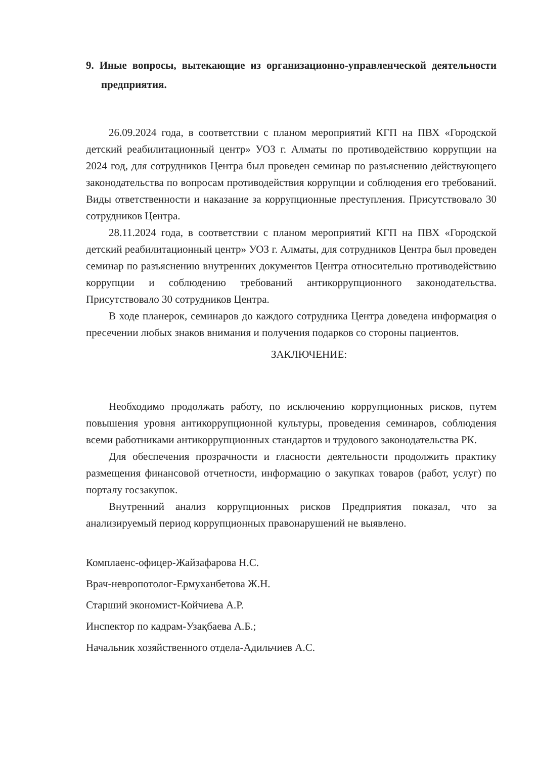9. Иные вопросы, вытекающие из организационно-управленческой деятельности предприятия.
26.09.2024 года, в соответствии с планом мероприятий КГП на ПВХ «Городской детский реабилитационный центр» УОЗ г. Алматы по противодействию коррупции на 2024 год, для сотрудников Центра был проведен семинар по разъяснению действующего законодательства по вопросам противодействия коррупции и соблюдения его требований. Виды ответственности и наказание за коррупционные преступления. Присутствовало 30 сотрудников Центра.
28.11.2024 года, в соответствии с планом мероприятий КГП на ПВХ «Городской детский реабилитационный центр» УОЗ г. Алматы, для сотрудников Центра был проведен семинар по разъяснению внутренних документов Центра относительно противодействию коррупции и соблюдению требований антикоррупционного законодательства. Присутствовало 30 сотрудников Центра.
В ходе планерок, семинаров до каждого сотрудника Центра доведена информация о пресечении любых знаков внимания и получения подарков со стороны пациентов.
ЗАКЛЮЧЕНИЕ:
Необходимо продолжать работу, по исключению коррупционных рисков, путем повышения уровня антикоррупционной культуры, проведения семинаров, соблюдения всеми работниками антикоррупционных стандартов и трудового законодательства РК.
Для обеспечения прозрачности и гласности деятельности продолжить практику размещения финансовой отчетности, информацию о закупках товаров (работ, услуг) по порталу госзакупок.
Внутренний анализ коррупционных рисков Предприятия показал, что за анализируемый период коррупционных правонарушений не выявлено.
Комплаенс-офицер-Жайзафарова Н.С.
Врач-невропотолог-Ермуханбетова Ж.Н.
Старший экономист-Койчиева А.Р.
Инспектор по кадрам-Узақбаева А.Б.;
Начальник хозяйственного отдела-Адильчиев А.С.